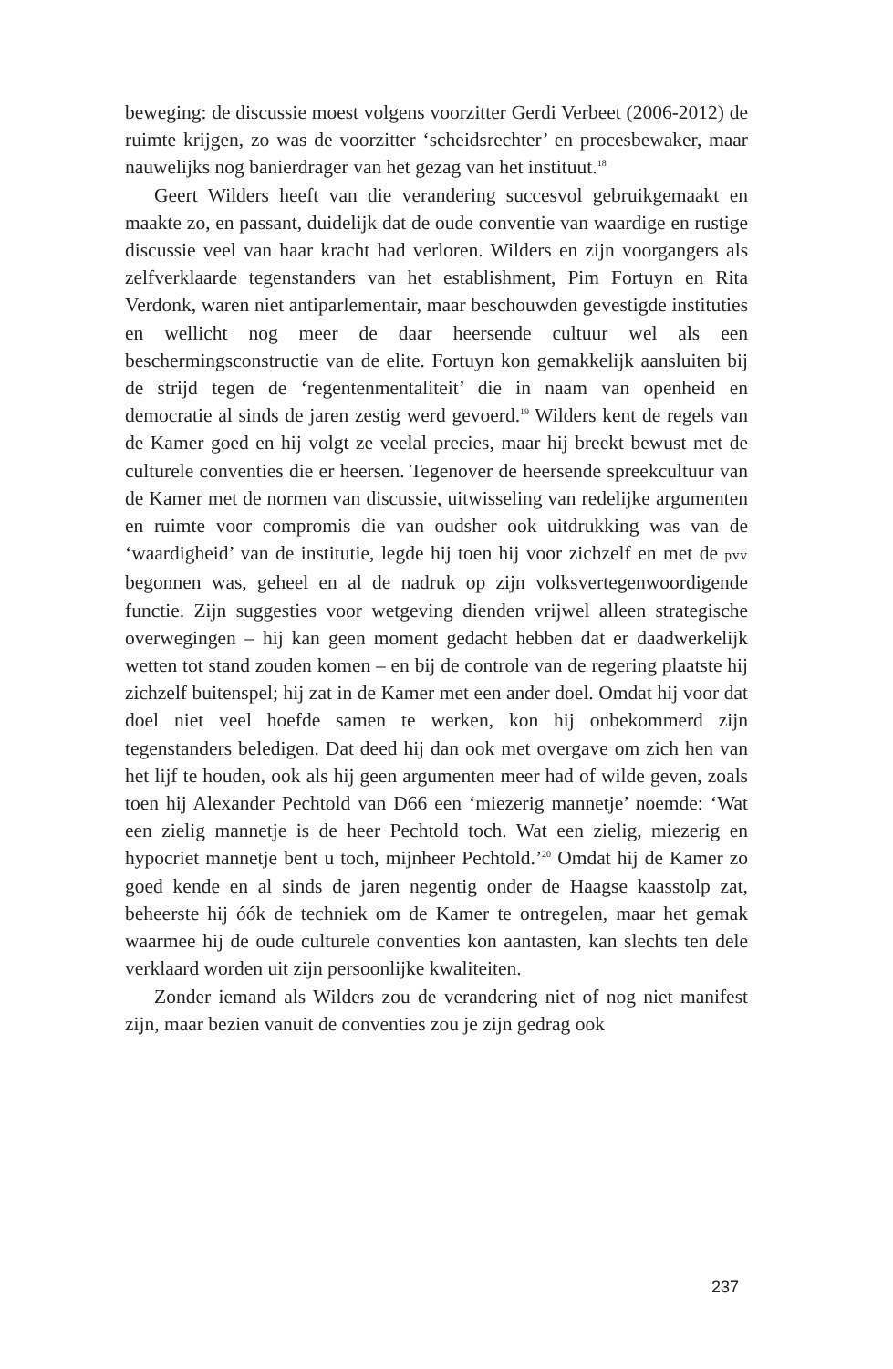beweging: de discussie moest volgens voorzitter Gerdi Verbeet (2006-2012) de ruimte krijgen, zo was de voorzitter ‘scheidsrechter’ en procesbewaker, maar nauwelijks nog banierdrager van het gezag van het instituut.<sup>18</sup>
Geert Wilders heeft van die verandering succesvol gebruikgemaakt en maakte zo, en passant, duidelijk dat de oude conventie van waardige en rustige discussie veel van haar kracht had verloren. Wilders en zijn voorgangers als zelfverklaarde tegenstanders van het establishment, Pim Fortuyn en Rita Verdonk, waren niet antiparlementair, maar beschouwden gevestigde instituties en wellicht nog meer de daar heersende cultuur wel als een beschermingsconstructie van de elite. Fortuyn kon gemakkelijk aansluiten bij de strijd tegen de ‘regentenmentaliteit’ die in naam van openheid en democratie al sinds de jaren zestig werd gevoerd.<sup>19</sup> Wilders kent de regels van de Kamer goed en hij volgt ze veelal precies, maar hij breekt bewust met de culturele conventies die er heersen. Tegenover de heersende spreekcultuur van de Kamer met de normen van discussie, uitwisseling van redelijke argumenten en ruimte voor compromis die van oudsher ook uitdrukking was van de ‘waardigheid’ van de institutie, legde hij toen hij voor zichzelf en met de pvv begonnen was, geheel en al de nadruk op zijn volksvertegenwoordigende functie. Zijn suggesties voor wetgeving dienden vrijwel alleen strategische overwegingen – hij kan geen moment gedacht hebben dat er daadwerkelijk wetten tot stand zouden komen – en bij de controle van de regering plaatste hij zichzelf buitenspel; hij zat in de Kamer met een ander doel. Omdat hij voor dat doel niet veel hoefde samen te werken, kon hij onbekommerd zijn tegenstanders beledigen. Dat deed hij dan ook met overgave om zich hen van het lijf te houden, ook als hij geen argumenten meer had of wilde geven, zoals toen hij Alexander Pechtold van D66 een ‘miezerig mannetje’ noemde: ‘Wat een zielig mannetje is de heer Pechtold toch. Wat een zielig, miezerig en hypocriet mannetje bent u toch, mijnheer Pechtold.’<sup>20</sup> Omdat hij de Kamer zo goed kende en al sinds de jaren negentig onder de Haagse kaasstolp zat, beheerste hij óók de techniek om de Kamer te ontregelen, maar het gemak waarmee hij de oude culturele conventies kon aantasten, kan slechts ten dele verklaard worden uit zijn persoonlijke kwaliteiten.
Zonder iemand als Wilders zou de verandering niet of nog niet manifest zijn, maar bezien vanuit de conventies zou je zijn gedrag ook
237